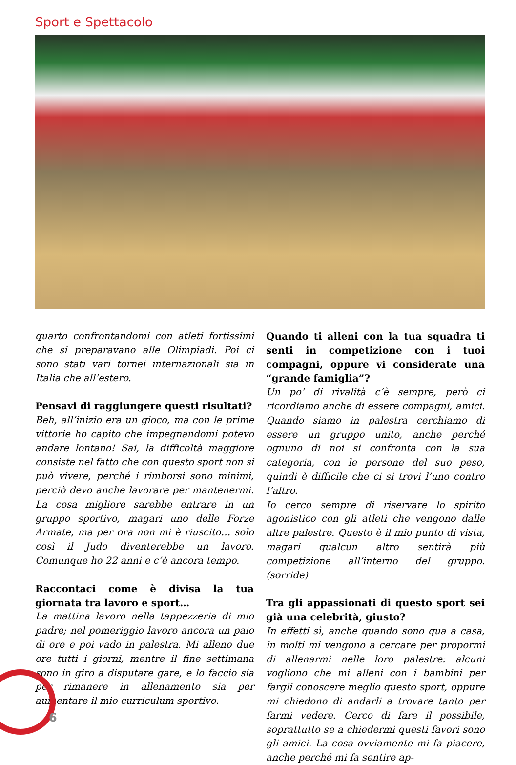Sport e Spettacolo
quarto confrontandomi con atleti fortissimi che si preparavano alle Olimpiadi. Poi ci sono stati vari tornei internazionali sia in Italia che all’estero.
Pensavi di raggiungere questi risultati?
Beh, all’inizio era un gioco, ma con le prime vittorie ho capito che impegnandomi potevo andare lontano! Sai, la difficoltà maggiore consiste nel fatto che con questo sport non si può vivere, perché i rimborsi sono minimi, perciò devo anche lavorare per mantenermi. La cosa migliore sarebbe entrare in un gruppo sportivo, magari uno delle Forze Armate, ma per ora non mi è riuscito… solo così il Judo diventerebbe un lavoro. Comunque ho 22 anni e c’è ancora tempo.
Raccontaci come è divisa la tua giornata tra lavoro e sport…
La mattina lavoro nella tappezzeria di mio padre; nel pomeriggio lavoro ancora un paio di ore e poi vado in palestra. Mi alleno due ore tutti i giorni, mentre il fine settimana sono in giro a disputare gare, e lo faccio sia per rimanere in allenamento sia per aumentare il mio curriculum sportivo.
Quando ti alleni con la tua squadra ti senti in competizione con i tuoi compagni, oppure vi considerate una “grande famiglia”?
Un po’ di rivalità c’è sempre, però ci ricordiamo anche di essere compagni, amici. Quando siamo in palestra cerchiamo di essere un gruppo unito, anche perché ognuno di noi si confronta con la sua categoria, con le persone del suo peso, quindi è difficile che ci si trovi l’uno contro l’altro.
Io cerco sempre di riservare lo spirito agonistico con gli atleti che vengono dalle altre palestre. Questo è il mio punto di vista, magari qualcun altro sentirà più competizione all’interno del gruppo. (sorride)
Tra gli appassionati di questo sport sei già una celebrità, giusto?
In effetti sì, anche quando sono qua a casa, in molti mi vengono a cercare per propormi di allenarmi nelle loro palestre: alcuni vogliono che mi alleni con i bambini per fargli conoscere meglio questo sport, oppure mi chiedono di andarli a trovare tanto per farmi vedere. Cerco di fare il possibile, soprattutto se a chiedermi questi favori sono gli amici. La cosa ovviamente mi fa piacere, anche perché mi fa sentire ap-
6